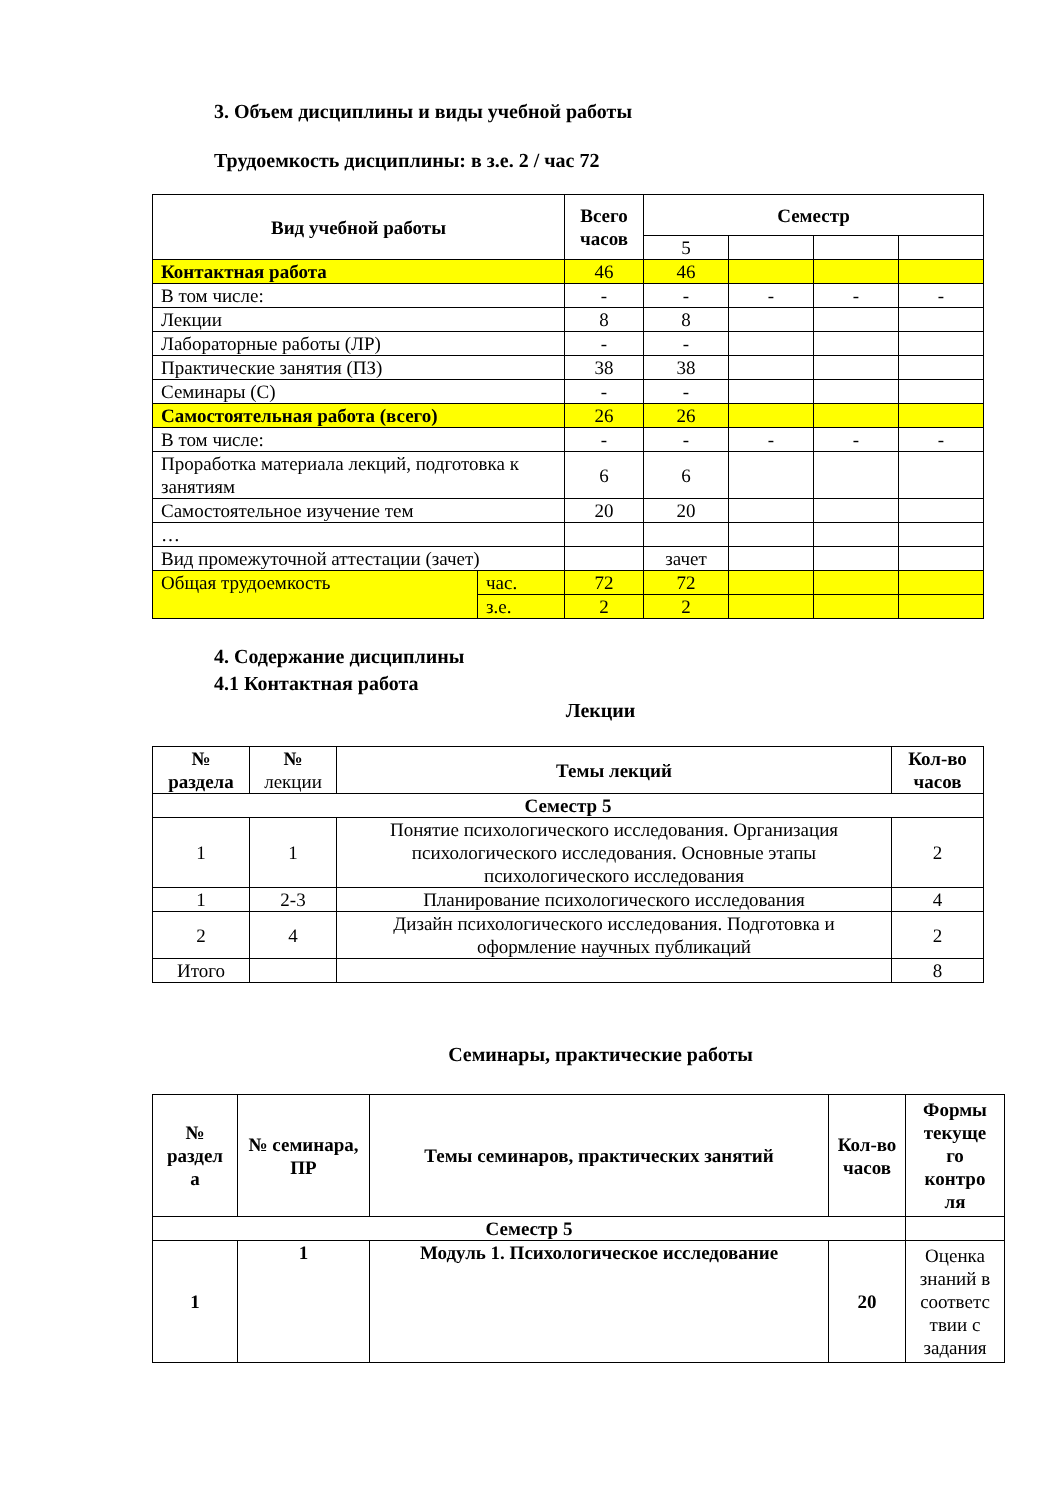3. Объем дисциплины и виды учебной работы
Трудоемкость дисциплины: в з.е. 2 / час 72
| Вид учебной работы | | Всего часов | Семестр | | | |
| --- | --- | --- | --- | --- | --- | --- |
| | | | 5 | | | |
| Контактная работа | | 46 | 46 | | | |
| В том числе: | | - | - | - | - | - |
| Лекции | | 8 | 8 | | | |
| Лабораторные работы (ЛР) | | - | - | | | |
| Практические занятия (ПЗ) | | 38 | 38 | | | |
| Семинары (С) | | - | - | | | |
| Самостоятельная работа (всего) | | 26 | 26 | | | |
| В том числе: | | - | - | - | - | - |
| Проработка материала лекций, подготовка к занятиям | | 6 | 6 | | | |
| Самостоятельное изучение тем | | 20 | 20 | | | |
| … | | | | | | |
| Вид промежуточной аттестации (зачет) | | | зачет | | | |
| Общая трудоемкость | час. | 72 | 72 | | | |
| | з.е. | 2 | 2 | | | |
4. Содержание дисциплины
4.1 Контактная работа
Лекции
| № раздела | № лекции | Темы лекций | Кол-во часов |
| Семестр 5 | | | |
| 1 | 1 | Понятие психологического исследования. Организация психологического исследования. Основные этапы психологического исследования | 2 |
| 1 | 2-3 | Планирование психологического исследования | 4 |
| 2 | 4 | Дизайн психологического исследования. Подготовка и оформление научных публикаций | 2 |
| Итого | | | 8 |
Семинары, практические работы
| № раздел а | № семинара, ПР | Темы семинаров, практических занятий | Кол-во часов | Формы текуще го контро ля |
| --- | --- | --- | --- | --- |
| Семестр 5 | | | | |
| 1 | 1 | Модуль 1. Психологическое исследование | 20 | Оценка знаний в соответс твии с задания |